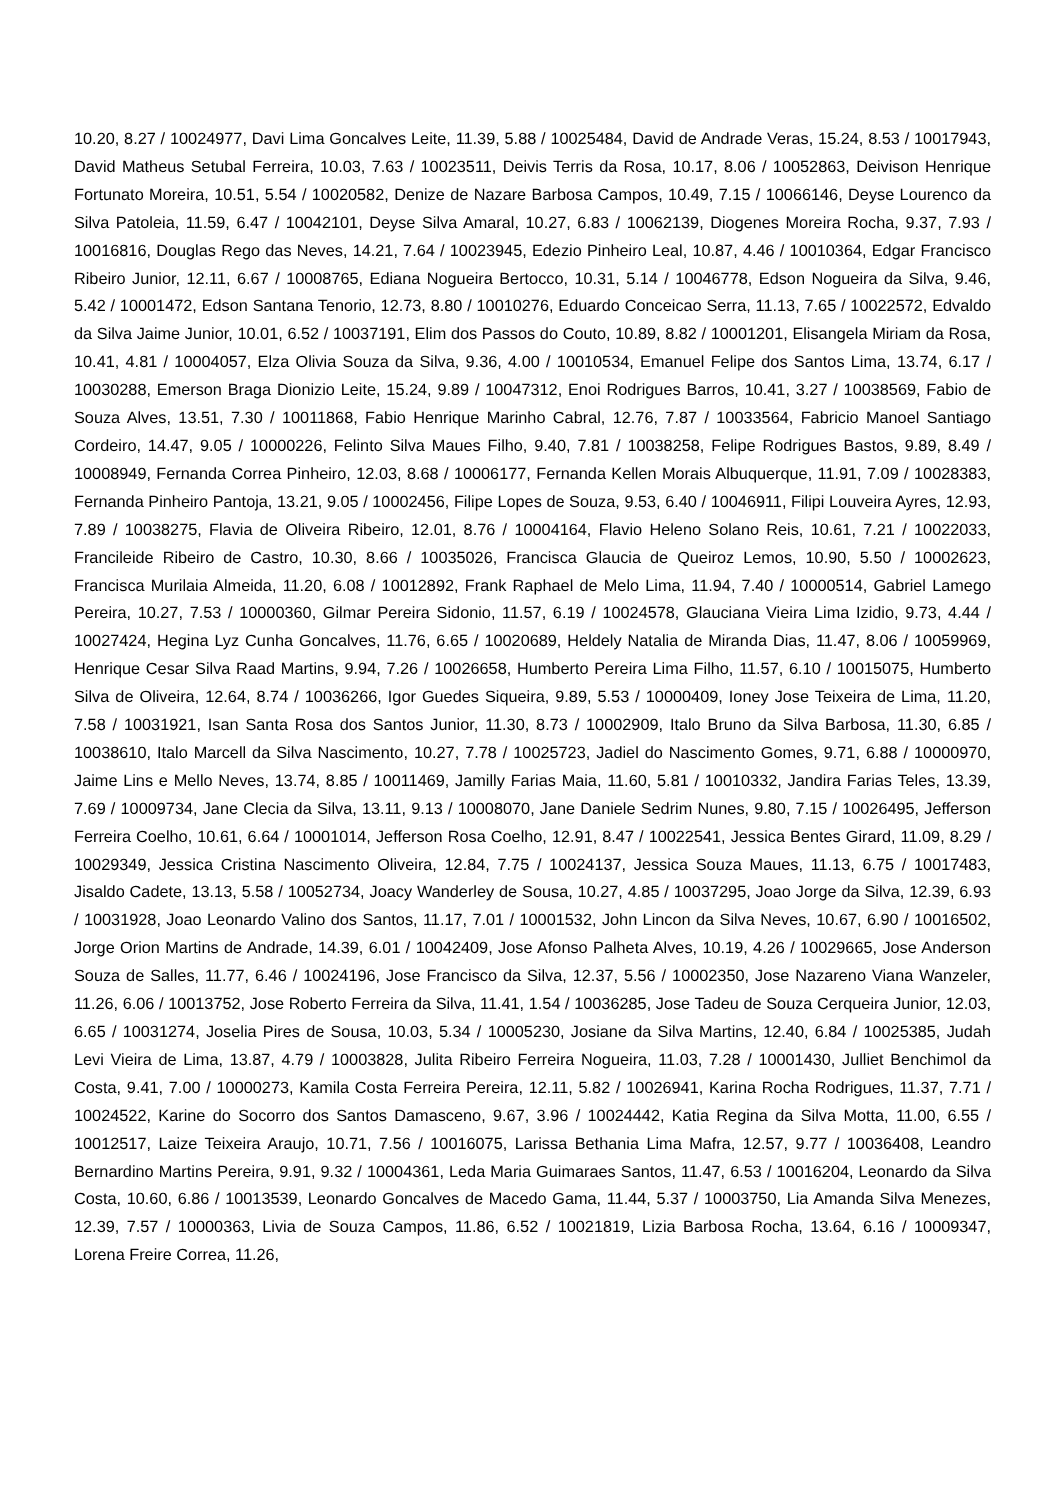10.20, 8.27 / 10024977, Davi Lima Goncalves Leite, 11.39, 5.88 / 10025484, David de Andrade Veras, 15.24, 8.53 / 10017943, David Matheus Setubal Ferreira, 10.03, 7.63 / 10023511, Deivis Terris da Rosa, 10.17, 8.06 / 10052863, Deivison Henrique Fortunato Moreira, 10.51, 5.54 / 10020582, Denize de Nazare Barbosa Campos, 10.49, 7.15 / 10066146, Deyse Lourenco da Silva Patoleia, 11.59, 6.47 / 10042101, Deyse Silva Amaral, 10.27, 6.83 / 10062139, Diogenes Moreira Rocha, 9.37, 7.93 / 10016816, Douglas Rego das Neves, 14.21, 7.64 / 10023945, Edezio Pinheiro Leal, 10.87, 4.46 / 10010364, Edgar Francisco Ribeiro Junior, 12.11, 6.67 / 10008765, Ediana Nogueira Bertocco, 10.31, 5.14 / 10046778, Edson Nogueira da Silva, 9.46, 5.42 / 10001472, Edson Santana Tenorio, 12.73, 8.80 / 10010276, Eduardo Conceicao Serra, 11.13, 7.65 / 10022572, Edvaldo da Silva Jaime Junior, 10.01, 6.52 / 10037191, Elim dos Passos do Couto, 10.89, 8.82 / 10001201, Elisangela Miriam da Rosa, 10.41, 4.81 / 10004057, Elza Olivia Souza da Silva, 9.36, 4.00 / 10010534, Emanuel Felipe dos Santos Lima, 13.74, 6.17 / 10030288, Emerson Braga Dionizio Leite, 15.24, 9.89 / 10047312, Enoi Rodrigues Barros, 10.41, 3.27 / 10038569, Fabio de Souza Alves, 13.51, 7.30 / 10011868, Fabio Henrique Marinho Cabral, 12.76, 7.87 / 10033564, Fabricio Manoel Santiago Cordeiro, 14.47, 9.05 / 10000226, Felinto Silva Maues Filho, 9.40, 7.81 / 10038258, Felipe Rodrigues Bastos, 9.89, 8.49 / 10008949, Fernanda Correa Pinheiro, 12.03, 8.68 / 10006177, Fernanda Kellen Morais Albuquerque, 11.91, 7.09 / 10028383, Fernanda Pinheiro Pantoja, 13.21, 9.05 / 10002456, Filipe Lopes de Souza, 9.53, 6.40 / 10046911, Filipi Louveira Ayres, 12.93, 7.89 / 10038275, Flavia de Oliveira Ribeiro, 12.01, 8.76 / 10004164, Flavio Heleno Solano Reis, 10.61, 7.21 / 10022033, Francileide Ribeiro de Castro, 10.30, 8.66 / 10035026, Francisca Glaucia de Queiroz Lemos, 10.90, 5.50 / 10002623, Francisca Murilaia Almeida, 11.20, 6.08 / 10012892, Frank Raphael de Melo Lima, 11.94, 7.40 / 10000514, Gabriel Lamego Pereira, 10.27, 7.53 / 10000360, Gilmar Pereira Sidonio, 11.57, 6.19 / 10024578, Glauciana Vieira Lima Izidio, 9.73, 4.44 / 10027424, Hegina Lyz Cunha Goncalves, 11.76, 6.65 / 10020689, Heldely Natalia de Miranda Dias, 11.47, 8.06 / 10059969, Henrique Cesar Silva Raad Martins, 9.94, 7.26 / 10026658, Humberto Pereira Lima Filho, 11.57, 6.10 / 10015075, Humberto Silva de Oliveira, 12.64, 8.74 / 10036266, Igor Guedes Siqueira, 9.89, 5.53 / 10000409, Ioney Jose Teixeira de Lima, 11.20, 7.58 / 10031921, Isan Santa Rosa dos Santos Junior, 11.30, 8.73 / 10002909, Italo Bruno da Silva Barbosa, 11.30, 6.85 / 10038610, Italo Marcell da Silva Nascimento, 10.27, 7.78 / 10025723, Jadiel do Nascimento Gomes, 9.71, 6.88 / 10000970, Jaime Lins e Mello Neves, 13.74, 8.85 / 10011469, Jamilly Farias Maia, 11.60, 5.81 / 10010332, Jandira Farias Teles, 13.39, 7.69 / 10009734, Jane Clecia da Silva, 13.11, 9.13 / 10008070, Jane Daniele Sedrim Nunes, 9.80, 7.15 / 10026495, Jefferson Ferreira Coelho, 10.61, 6.64 / 10001014, Jefferson Rosa Coelho, 12.91, 8.47 / 10022541, Jessica Bentes Girard, 11.09, 8.29 / 10029349, Jessica Cristina Nascimento Oliveira, 12.84, 7.75 / 10024137, Jessica Souza Maues, 11.13, 6.75 / 10017483, Jisaldo Cadete, 13.13, 5.58 / 10052734, Joacy Wanderley de Sousa, 10.27, 4.85 / 10037295, Joao Jorge da Silva, 12.39, 6.93 / 10031928, Joao Leonardo Valino dos Santos, 11.17, 7.01 / 10001532, John Lincon da Silva Neves, 10.67, 6.90 / 10016502, Jorge Orion Martins de Andrade, 14.39, 6.01 / 10042409, Jose Afonso Palheta Alves, 10.19, 4.26 / 10029665, Jose Anderson Souza de Salles, 11.77, 6.46 / 10024196, Jose Francisco da Silva, 12.37, 5.56 / 10002350, Jose Nazareno Viana Wanzeler, 11.26, 6.06 / 10013752, Jose Roberto Ferreira da Silva, 11.41, 1.54 / 10036285, Jose Tadeu de Souza Cerqueira Junior, 12.03, 6.65 / 10031274, Joselia Pires de Sousa, 10.03, 5.34 / 10005230, Josiane da Silva Martins, 12.40, 6.84 / 10025385, Judah Levi Vieira de Lima, 13.87, 4.79 / 10003828, Julita Ribeiro Ferreira Nogueira, 11.03, 7.28 / 10001430, Julliet Benchimol da Costa, 9.41, 7.00 / 10000273, Kamila Costa Ferreira Pereira, 12.11, 5.82 / 10026941, Karina Rocha Rodrigues, 11.37, 7.71 / 10024522, Karine do Socorro dos Santos Damasceno, 9.67, 3.96 / 10024442, Katia Regina da Silva Motta, 11.00, 6.55 / 10012517, Laize Teixeira Araujo, 10.71, 7.56 / 10016075, Larissa Bethania Lima Mafra, 12.57, 9.77 / 10036408, Leandro Bernardino Martins Pereira, 9.91, 9.32 / 10004361, Leda Maria Guimaraes Santos, 11.47, 6.53 / 10016204, Leonardo da Silva Costa, 10.60, 6.86 / 10013539, Leonardo Goncalves de Macedo Gama, 11.44, 5.37 / 10003750, Lia Amanda Silva Menezes, 12.39, 7.57 / 10000363, Livia de Souza Campos, 11.86, 6.52 / 10021819, Lizia Barbosa Rocha, 13.64, 6.16 / 10009347, Lorena Freire Correa, 11.26,